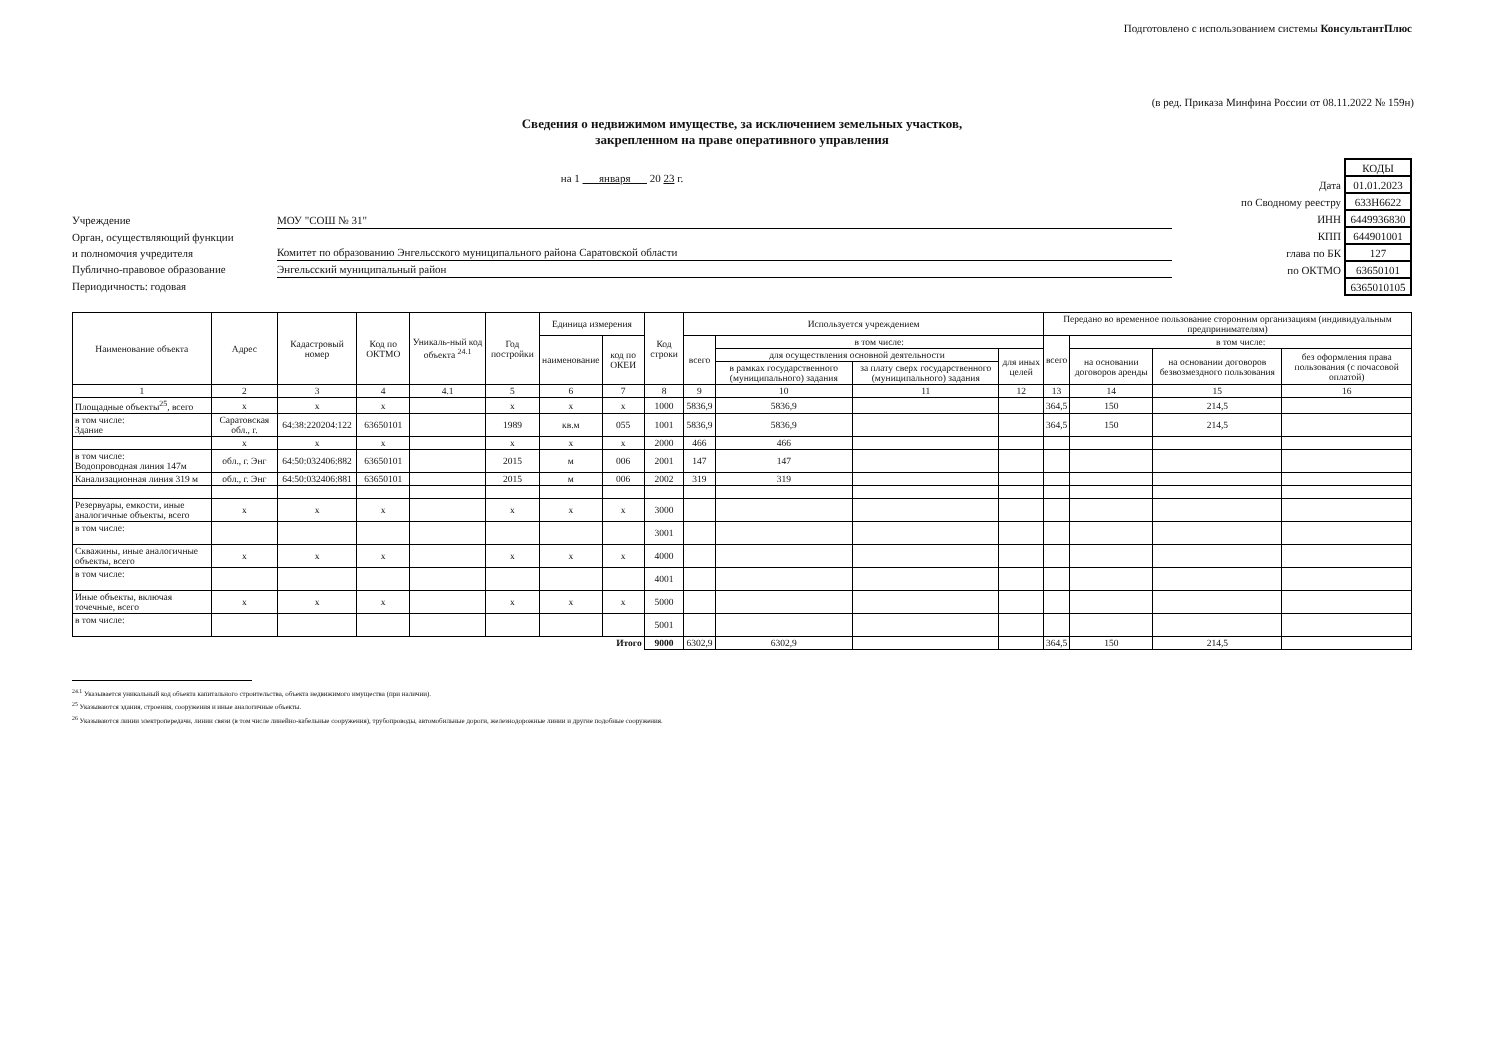Подготовлено с использованием системы КонсультантПлюс
(в ред. Приказа Минфина России от 08.11.2022 № 159н)
Сведения о недвижимом имуществе, за исключением земельных участков,
закрепленном на праве оперативного управления
на 1 января 20 23 г.
Учреждение МОУ "СОШ № 31"
Орган, осуществляющий функции
и полномочия учредителя Комитет по образованию Энгельсского муниципального района Саратовской области
Публично-правовое образование Энгельсский муниципальный район
Периодичность: годовая
| | КОДЫ |
| Дата | 01.01.2023 |
| по Сводному реестру | 633Н6622 |
| ИНН | 6449936830 |
| КПП | 644901001 |
| глава по БК | 127 |
| по ОКТМО | 63650101 |
| | 6365010105 |
| Наименование объекта | Адрес | Кадастровый номер | Код по ОКТМО | Уникаль-ный код объекта <sup>24.1</sup> | Год постройки | Единица измерения | | Код строки | Используется учреждением | | | | Передано во временное пользование сторонним организациям (индивидуальным предпринимателям) | | | |
| --- | --- | --- | --- | --- | --- | --- | --- | --- | --- | --- | --- | --- | --- | --- | --- | --- |
| | | | | | | наименование | код по ОКЕИ | | всего | в том числе: | | | всего | в том числе: | | |
| | | | | | | | | | | для осуществления основной деятельности | | для иных целей | | на основании договоров аренды | на основании договоров безвозмездного пользования | без оформления права пользования (с почасовой оплатой) |
| | | | | | | | | | | в рамках государственного (муниципального) задания | за плату сверх государственного (муниципального) задания | | | | | |
| 1 | 2 | 3 | 4 | 4.1 | 5 | 6 | 7 | 8 | 9 | 10 | 11 | 12 | 13 | 14 | 15 | 16 |
| Площадные объекты<sup>25</sup>, всего | x | x | x | | x | x | x | 1000 | 5836,9 | 5836,9 | | | 364,5 | 150 | 214,5 | |
| в том числе: Здание | Саратовская обл., г. | 64:38:220204:122 | 63650101 | | 1989 | кв.м | 055 | 1001 | 5836,9 | 5836,9 | | | 364,5 | 150 | 214,5 | |
| | x | x | x | | x | x | x | 2000 | 466 | 466 | | | | | | |
| в том числе: Водопроводная линия 147м | обл., г. Энг | 64:50:032406:882 | 63650101 | | 2015 | м | 006 | 2001 | 147 | 147 | | | | | | |
| Канализационная линия 319 м | обл., г. Энг | 64:50:032406:881 | 63650101 | | 2015 | м | 006 | 2002 | 319 | 319 | | | | | | |
| Резервуары, емкости, иные аналогичные объекты, всего | x | x | x | | x | x | x | 3000 | | | | | | | | |
| в том числе: | | | | | | | | 3001 | | | | | | | | |
| Скважины, иные аналогичные объекты, всего | x | x | x | | x | x | x | 4000 | | | | | | | | |
| в том числе: | | | | | | | | 4001 | | | | | | | | |
| Иные объекты, включая точечные, всего | x | x | x | | x | x | x | 5000 | | | | | | | | |
| в том числе: | | | | | | | | 5001 | | | | | | | | |
| Итого | | | | | | | | 9000 | 6302,9 | 6302,9 | | | 364,5 | 150 | 214,5 | |
<sup>24.1</sup> Указывается уникальный код объекта капитального строительства, объекта недвижимого имущества (при наличии).
<sup>25</sup> Указываются здания, строения, сооружения и иные аналогичные объекты.
<sup>26</sup> Указываются линии электропередачи, линии связи (в том числе линейно-кабельные сооружения), трубопроводы, автомобильные дороги, железнодорожные линии и другие подобные сооружения.